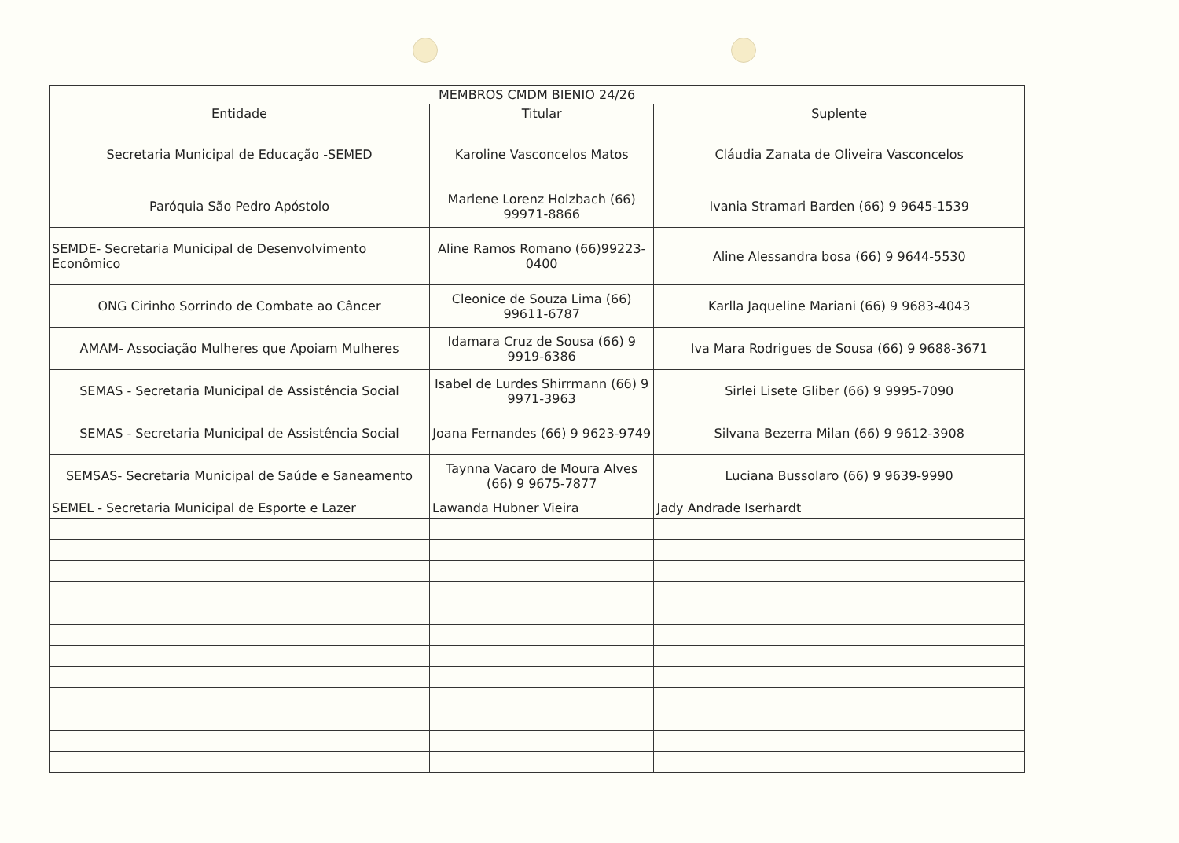| MEMBROS CMDM BIENIO 24/26 | | |
| --- | --- | --- |
| Entidade | Titular | Suplente |
| Secretaria Municipal de Educação -SEMED | Karoline Vasconcelos Matos | Cláudia Zanata de Oliveira Vasconcelos |
| Paróquia São Pedro Apóstolo | Marlene Lorenz Holzbach (66) 99971-8866 | Ivania Stramari Barden (66) 9 9645-1539 |
| SEMDE- Secretaria Municipal de Desenvolvimento Econômico | Aline Ramos Romano (66)99223-0400 | Aline Alessandra bosa (66) 9 9644-5530 |
| ONG Cirinho Sorrindo de Combate ao Câncer | Cleonice de Souza Lima (66) 99611-6787 | Karlla Jaqueline Mariani (66) 9 9683-4043 |
| AMAM- Associação Mulheres que Apoiam Mulheres | Idamara Cruz de Sousa (66) 9 9919-6386 | Iva Mara Rodrigues de Sousa (66) 9 9688-3671 |
| SEMAS - Secretaria Municipal de Assistência Social | Isabel de Lurdes Shirrmann (66) 9 9971-3963 | Sirlei Lisete Gliber (66) 9 9995-7090 |
| SEMAS - Secretaria Municipal de Assistência Social | Joana Fernandes (66) 9 9623-9749 | Silvana Bezerra Milan (66) 9 9612-3908 |
| SEMSAS- Secretaria Municipal de Saúde e Saneamento | Taynna Vacaro de Moura Alves (66) 9 9675-7877 | Luciana Bussolaro (66) 9 9639-9990 |
| SEMEL - Secretaria Municipal de Esporte e Lazer | Lawanda Hubner Vieira | Jady Andrade Iserhardt |